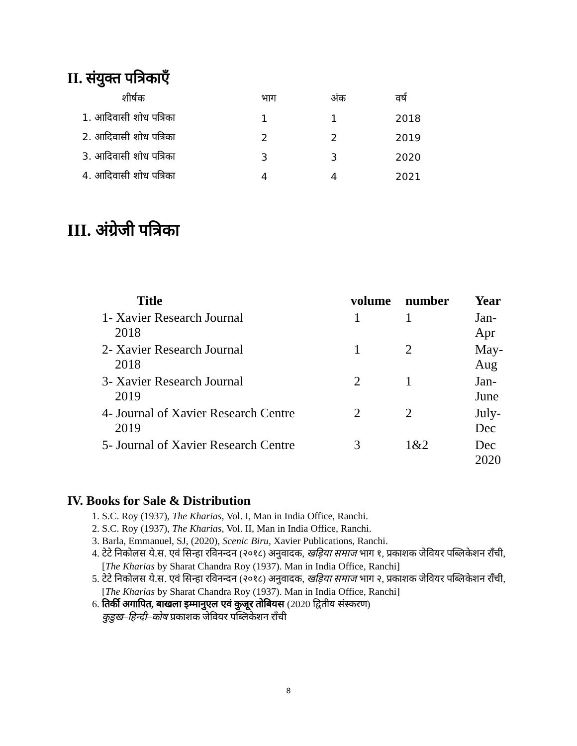II. संयुक्त पत्रिकाएँ
| शीर्षक | भाग | अंक | वर्ष |
| --- | --- | --- | --- |
| 1. आदिवासी शोध पत्रिका | 1 | 1 | 2018 |
| 2. आदिवासी शोध पत्रिका | 2 | 2 | 2019 |
| 3. आदिवासी शोध पत्रिका | 3 | 3 | 2020 |
| 4. आदिवासी शोध पत्रिका | 4 | 4 | 2021 |
III. अंग्रेजी पत्रिका
| Title | volume | number | Year |
| --- | --- | --- | --- |
| 1- Xavier Research Journal 2018 | 1 | 1 | Jan-Apr |
| 2- Xavier Research Journal 2018 | 1 | 2 | May-Aug |
| 3- Xavier Research Journal 2019 | 2 | 1 | Jan-June |
| 4- Journal of Xavier Research Centre 2019 | 2 | 2 | July-Dec |
| 5- Journal of Xavier Research Centre | 3 | 1&2 | Dec 2020 |
IV. Books for Sale & Distribution
1. S.C. Roy (1937), The Kharias, Vol. I, Man in India Office, Ranchi.
2. S.C. Roy (1937), The Kharias, Vol. II, Man in India Office, Ranchi.
3. Barla, Emmanuel, SJ, (2020), Scenic Biru, Xavier Publications, Ranchi.
4. टेटे निकोलस ये.स. एवं सिन्हा रविनन्दन (२०१८) अनुवादक, खड़िया समाज भाग १, प्रकाशक जेवियर पब्लिकेशन राँची, [The Kharias by Sharat Chandra Roy (1937). Man in India Office, Ranchi]
5. टेटे निकोलस ये.स. एवं सिन्हा रविनन्दन (२०१८) अनुवादक, खड़िया समाज भाग २, प्रकाशक जेवियर पब्लिकेशन राँची, [The Kharias by Sharat Chandra Roy (1937). Man in India Office, Ranchi]
6. तिर्की अगापित, बाखला इम्मानुएल एवं कुजूर तोबियस (2020 द्वितीय संस्करण)
कुडुख–हिन्दी–कोष प्रकाशक जेवियर पब्लिकेशन राँची
8